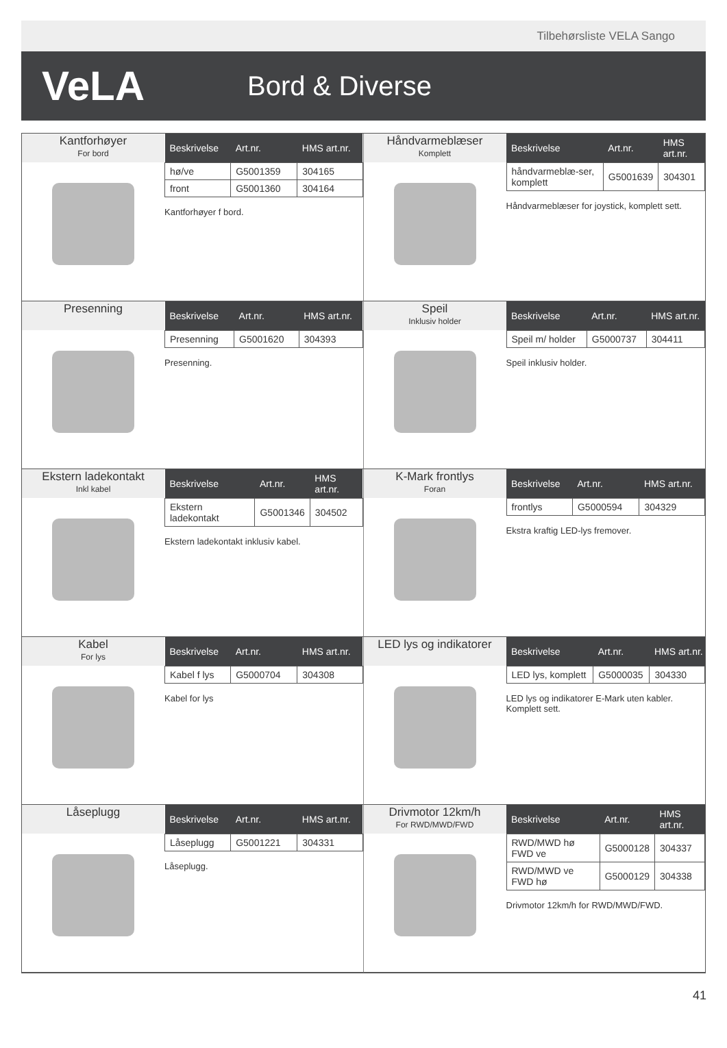Tilbehørsliste VELA Sango
VeLA
Bord & Diverse
Kantforhøyer
For bord
| Beskrivelse | Art.nr. | HMS art.nr. |
| --- | --- | --- |
| hø/ve | G5001359 | 304165 |
| front | G5001360 | 304164 |
Kantforhøyer f bord.
Håndvarmeblæser
Komplett
| Beskrivelse | Art.nr. | HMS art.nr. |
| --- | --- | --- |
| håndvarmeblæ-ser, komplett | G5001639 | 304301 |
Håndvarmeblæser for joystick, komplett sett.
Presenning
| Beskrivelse | Art.nr. | HMS art.nr. |
| --- | --- | --- |
| Presenning | G5001620 | 304393 |
Presenning.
Speil
Inklusiv holder
| Beskrivelse | Art.nr. | HMS art.nr. |
| --- | --- | --- |
| Speil m/ holder | G5000737 | 304411 |
Speil inklusiv holder.
Ekstern ladekontakt
Inkl kabel
| Beskrivelse | Art.nr. | HMS art.nr. |
| --- | --- | --- |
| Ekstern ladekontakt | G5001346 | 304502 |
Ekstern ladekontakt inklusiv kabel.
K-Mark frontlys
Foran
| Beskrivelse | Art.nr. | HMS art.nr. |
| --- | --- | --- |
| frontlys | G5000594 | 304329 |
Ekstra kraftig LED-lys fremover.
Kabel
For lys
| Beskrivelse | Art.nr. | HMS art.nr. |
| --- | --- | --- |
| Kabel f lys | G5000704 | 304308 |
Kabel for lys
LED lys og indikatorer
| Beskrivelse | Art.nr. | HMS art.nr. |
| --- | --- | --- |
| LED lys, komplett | G5000035 | 304330 |
LED lys og indikatorer E-Mark uten kabler.
Komplett sett.
Låseplugg
| Beskrivelse | Art.nr. | HMS art.nr. |
| --- | --- | --- |
| Låseplugg | G5001221 | 304331 |
Låseplugg.
Drivmotor 12km/h
For RWD/MWD/FWD
| Beskrivelse | Art.nr. | HMS art.nr. |
| --- | --- | --- |
| RWD/MWD hø FWD ve | G5000128 | 304337 |
| RWD/MWD ve FWD hø | G5000129 | 304338 |
Drivmotor 12km/h for RWD/MWD/FWD.
41